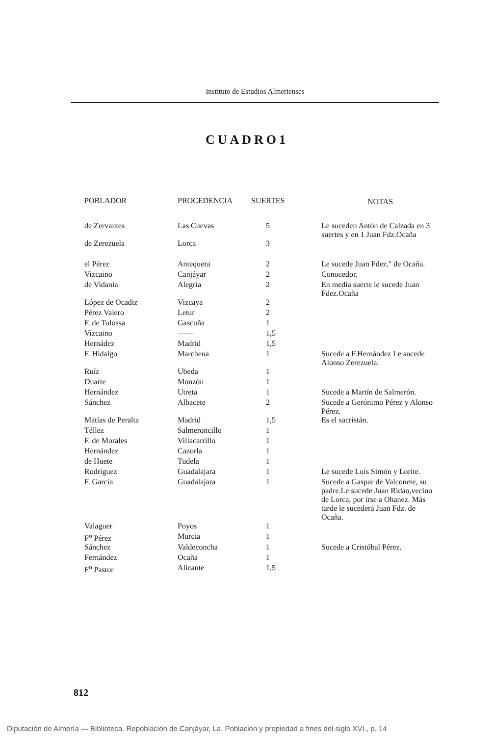Instituto de Estudios Almerienses
CUADRO1
| POBLADOR | PROCEDENCIA | SUERTES | NOTAS |
| --- | --- | --- | --- |
| de Zervantes | Las Cuevas | 5 | Le suceden Antón de Calzada en 3 suertes y en 1 Juan Fdz.Ocaña |
| de Zerezuela | Lorca | 3 | |
| el Pérez | Antequera | 2 | Le sucede Juan Fdez." de Ocaña. |
| Vizcaino | Canjáyar | 2 | Conocedor. |
| de Vidania | Alegría | 2 | En media suerte le sucede Juan Fdez.Ocaña |
| López de Ocadiz | Vizcaya | 2 | |
| Pérez Valero | Letur | 2 | |
| F. de Tolossa | Gascuña | 1 | |
| Vizcaino | —— | 1,5 | |
| Hernádez | Madrid | 1,5 | |
| F. Hidalgo | Marchena | 1 | Sucede a F.Hernández Le sucede Alonso Zerezuela. |
| Ruíz | Ubeda | 1 | |
| Duarte | Monzón | 1 | |
| Hernández | Utreta | 1 | Sucede a Martín de Salmerón. |
| Sánchez | Albacete | 2 | Sucede a Gerónimo Pérez y Alonso Pérez. |
| Matías de Peralta | Madrid | 1,5 | Es el sacristán. |
| Téllez | Salmeroncillo | 1 | |
| F. de Morales | Villacarrillo | 1 | |
| Hernández | Cazorla | 1 | |
| de Huete | Tudela | 1 | |
| Rodríguez | Guadalajara | 1 | Le sucede Luís Simón y Lorite. |
| F. García | Guadalajara | 1 | Sucede a Gaspar de Valconete, su padre.Le sucede Juan Ridao,vecino de Lorca, por irse a Ohanez. Más tarde le sucederá Juan Fdz. de Ocaña. |
| Valaguer | Poyos | 1 | |
| F<sup>o</sup> Pérez | Murcia | 1 | |
| Sánchez | Valdeconcha | 1 | Sucede a Cristóbal Pérez. |
| Fernández | Ocaña | 1 | |
| F<sup>o</sup> Pastor | Alicante | 1,5 | |
812
Diputación de Almería — Biblioteca. Repoblación de Canjáyar, La. Población y propiedad a fines del siglo XVI., p. 14